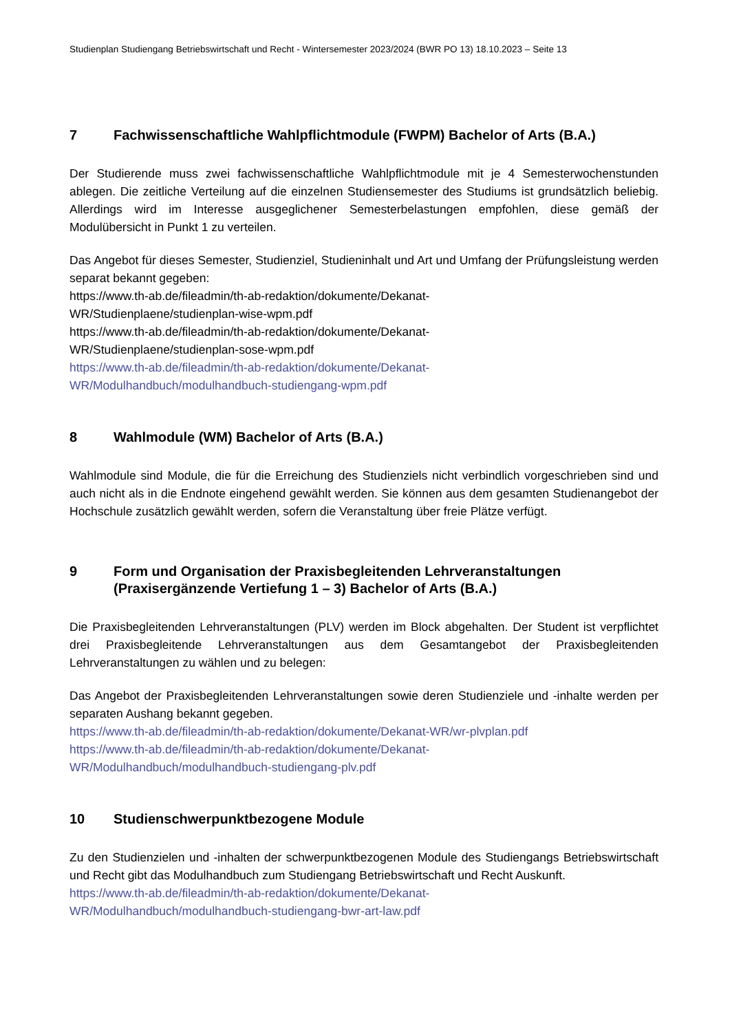Studienplan Studiengang Betriebswirtschaft und Recht - Wintersemester 2023/2024 (BWR PO 13) 18.10.2023 – Seite 13
7 Fachwissenschaftliche Wahlpflichtmodule (FWPM) Bachelor of Arts (B.A.)
Der Studierende muss zwei fachwissenschaftliche Wahlpflichtmodule mit je 4 Semesterwochenstunden ablegen. Die zeitliche Verteilung auf die einzelnen Studiensemester des Studiums ist grundsätzlich beliebig. Allerdings wird im Interesse ausgeglichener Semesterbelastungen empfohlen, diese gemäß der Modulübersicht in Punkt 1 zu verteilen.
Das Angebot für dieses Semester, Studienziel, Studieninhalt und Art und Umfang der Prüfungsleistung werden separat bekannt gegeben:
https://www.th-ab.de/fileadmin/th-ab-redaktion/dokumente/Dekanat-
WR/Studienplaene/studienplan-wise-wpm.pdf
https://www.th-ab.de/fileadmin/th-ab-redaktion/dokumente/Dekanat-
WR/Studienplaene/studienplan-sose-wpm.pdf
https://www.th-ab.de/fileadmin/th-ab-redaktion/dokumente/Dekanat-
WR/Modulhandbuch/modulhandbuch-studiengang-wpm.pdf
8 Wahlmodule (WM) Bachelor of Arts (B.A.)
Wahlmodule sind Module, die für die Erreichung des Studienziels nicht verbindlich vorgeschrieben sind und auch nicht als in die Endnote eingehend gewählt werden. Sie können aus dem gesamten Studienangebot der Hochschule zusätzlich gewählt werden, sofern die Veranstaltung über freie Plätze verfügt.
9 Form und Organisation der Praxisbegleitenden Lehrveranstaltungen (Praxisergänzende Vertiefung 1 – 3) Bachelor of Arts (B.A.)
Die Praxisbegleitenden Lehrveranstaltungen (PLV) werden im Block abgehalten. Der Student ist verpflichtet drei Praxisbegleitende Lehrveranstaltungen aus dem Gesamtangebot der Praxisbegleitenden Lehrveranstaltungen zu wählen und zu belegen:
Das Angebot der Praxisbegleitenden Lehrveranstaltungen sowie deren Studienziele und -inhalte werden per separaten Aushang bekannt gegeben.
https://www.th-ab.de/fileadmin/th-ab-redaktion/dokumente/Dekanat-WR/wr-plvplan.pdf
https://www.th-ab.de/fileadmin/th-ab-redaktion/dokumente/Dekanat-
WR/Modulhandbuch/modulhandbuch-studiengang-plv.pdf
10 Studienschwerpunktbezogene Module
Zu den Studienzielen und -inhalten der schwerpunktbezogenen Module des Studiengangs Betriebswirtschaft und Recht gibt das Modulhandbuch zum Studiengang Betriebswirtschaft und Recht Auskunft.
https://www.th-ab.de/fileadmin/th-ab-redaktion/dokumente/Dekanat-
WR/Modulhandbuch/modulhandbuch-studiengang-bwr-art-law.pdf